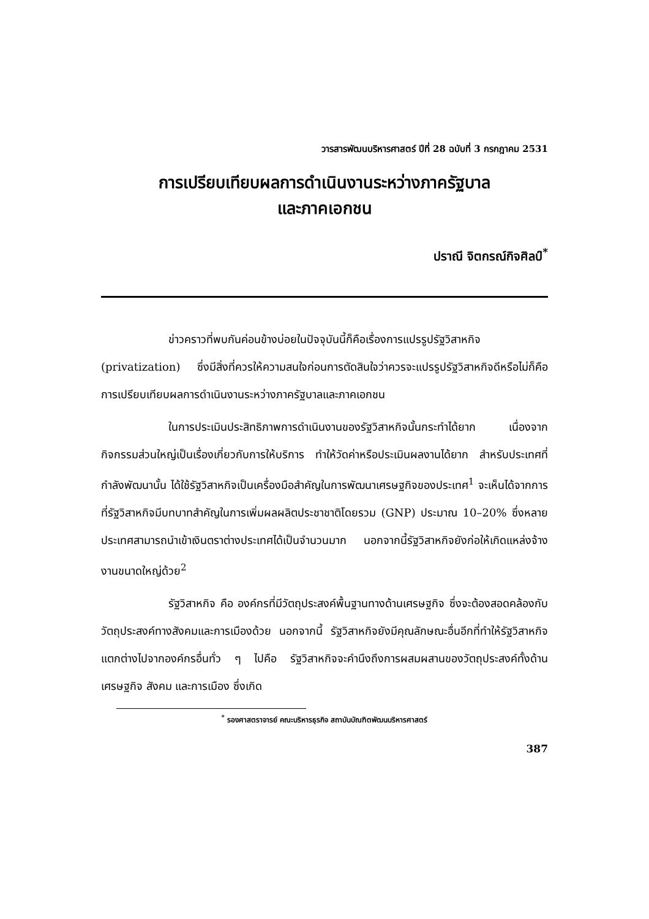วารสารพัฒนบริหารศาสตร์ ปีที่ 28 ฉบับที่ 3 กรกฎาคม 2531
การเปรียบเทียบผลการดำเนินงานระหว่างภาครัฐบาล
และภาคเอกชน
ปราณี จิตกรณ์กิจศิลป์<sup>*</sup>
ข่าวคราวที่พบกันค่อนข้างบ่อยในปัจจุบันนี้ก็คือเรื่องการแปรรูปรัฐวิสาหกิจ (privatization) ซึ่งมีสิ่งที่ควรให้ความสนใจก่อนการตัดสินใจว่าควรจะแปรรูปรัฐวิสาหกิจดีหรือไม่ก็คือ การเปรียบเทียบผลการดำเนินงานระหว่างภาครัฐบาลและภาคเอกชน
ในการประเมินประสิทธิภาพการดำเนินงานของรัฐวิสาหกิจนั้นกระทำได้ยาก เนื่องจากกิจกรรมส่วนใหญ่เป็นเรื่องเกี่ยวกับการให้บริการ ทำให้วัดค่าหรือประเมินผลงานได้ยาก สำหรับประเทศที่กำลังพัฒนานั้น ได้ใช้รัฐวิสาหกิจเป็นเครื่องมือสำคัญในการพัฒนาเศรษฐกิจของประเทศ<sup>1</sup> จะเห็นได้จากการที่รัฐวิสาหกิจมีบทบาทสำคัญในการเพิ่มผลผลิตประชาชาติโดยรวม (GNP) ประมาณ 10–20% ซึ่งหลายประเทศสามารถนำเข้าเงินตราต่างประเทศได้เป็นจำนวนมาก นอกจากนี้รัฐวิสาหกิจยังก่อให้เกิดแหล่งจ้างงานขนาดใหญ่ด้วย<sup>2</sup>
รัฐวิสาหกิจ คือ องค์กรที่มีวัตถุประสงค์พื้นฐานทางด้านเศรษฐกิจ ซึ่งจะต้องสอดคล้องกับวัตถุประสงค์ทางสังคมและการเมืองด้วย นอกจากนี้ รัฐวิสาหกิจยังมีคุณลักษณะอื่นอีกที่ทำให้รัฐวิสาหกิจแตกต่างไปจากองค์กรอื่นทั่ว ๆ ไปคือ รัฐวิสาหกิจจะคำนึงถึงการผสมผสานของวัตถุประสงค์ทั้งด้านเศรษฐกิจ สังคม และการเมือง ซึ่งเกิด
<sup>*</sup> รองศาสตราจารย์ คณะบริหารธุรกิจ สถาบันบัณฑิตพัฒนบริหารศาสตร์
387